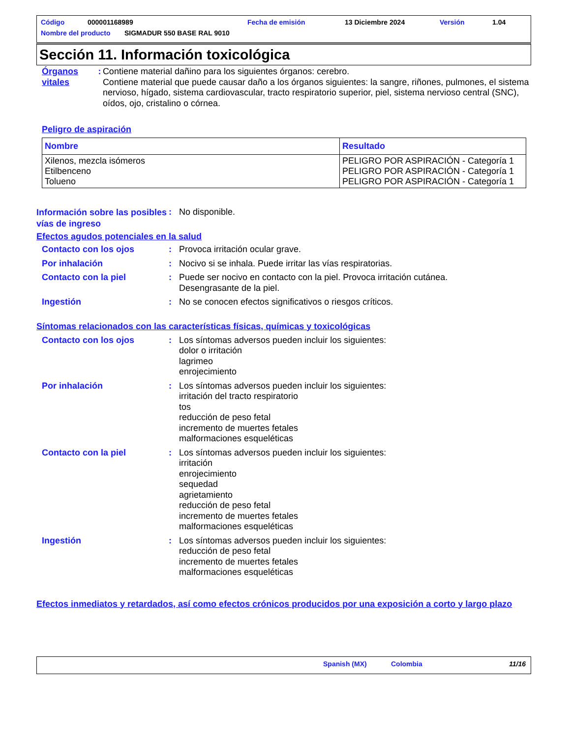Código 000001168989 Fecha de emisión 13 Diciembre 2024 Versión 1.04
Nombre del producto SIGMADUR 550 BASE RAL 9010
Sección 11. Información toxicológica
Órganos vitales : Contiene material dañino para los siguientes órganos: cerebro.
Contiene material que puede causar daño a los órganos siguientes: la sangre, riñones, pulmones, el sistema nervioso, hígado, sistema cardiovascular, tracto respiratorio superior, piel, sistema nervioso central (SNC), oídos, ojo, cristalino o córnea.
Peligro de aspiración
| Nombre | Resultado |
| --- | --- |
| Xilenos, mezcla isómeros Etilbenceno Tolueno | PELIGRO POR ASPIRACIÓN - Categoría 1 PELIGRO POR ASPIRACIÓN - Categoría 1 PELIGRO POR ASPIRACIÓN - Categoría 1 |
Información sobre las posibles vías de ingreso
: No disponible.
Efectos agudos potenciales en la salud
Contacto con los ojos : Provoca irritación ocular grave.
Por inhalación : Nocivo si se inhala. Puede irritar las vías respiratorias.
Contacto con la piel : Puede ser nocivo en contacto con la piel. Provoca irritación cutánea.
Desengrasante de la piel.
Ingestión : No se conocen efectos significativos o riesgos críticos.
Síntomas relacionados con las características físicas, químicas y toxicológicas
Contacto con los ojos : Los síntomas adversos pueden incluir los siguientes:
dolor o irritación
lagrimeo
enrojecimiento
Por inhalación : Los síntomas adversos pueden incluir los siguientes:
irritación del tracto respiratorio
tos
reducción de peso fetal
incremento de muertes fetales
malformaciones esqueléticas
Contacto con la piel : Los síntomas adversos pueden incluir los siguientes:
irritación
enrojecimiento
sequedad
agrietamiento
reducción de peso fetal
incremento de muertes fetales
malformaciones esqueléticas
Ingestión : Los síntomas adversos pueden incluir los siguientes:
reducción de peso fetal
incremento de muertes fetales
malformaciones esqueléticas
Efectos inmediatos y retardados, así como efectos crónicos producidos por una exposición a corto y largo plazo
Spanish (MX) Colombia 11/16